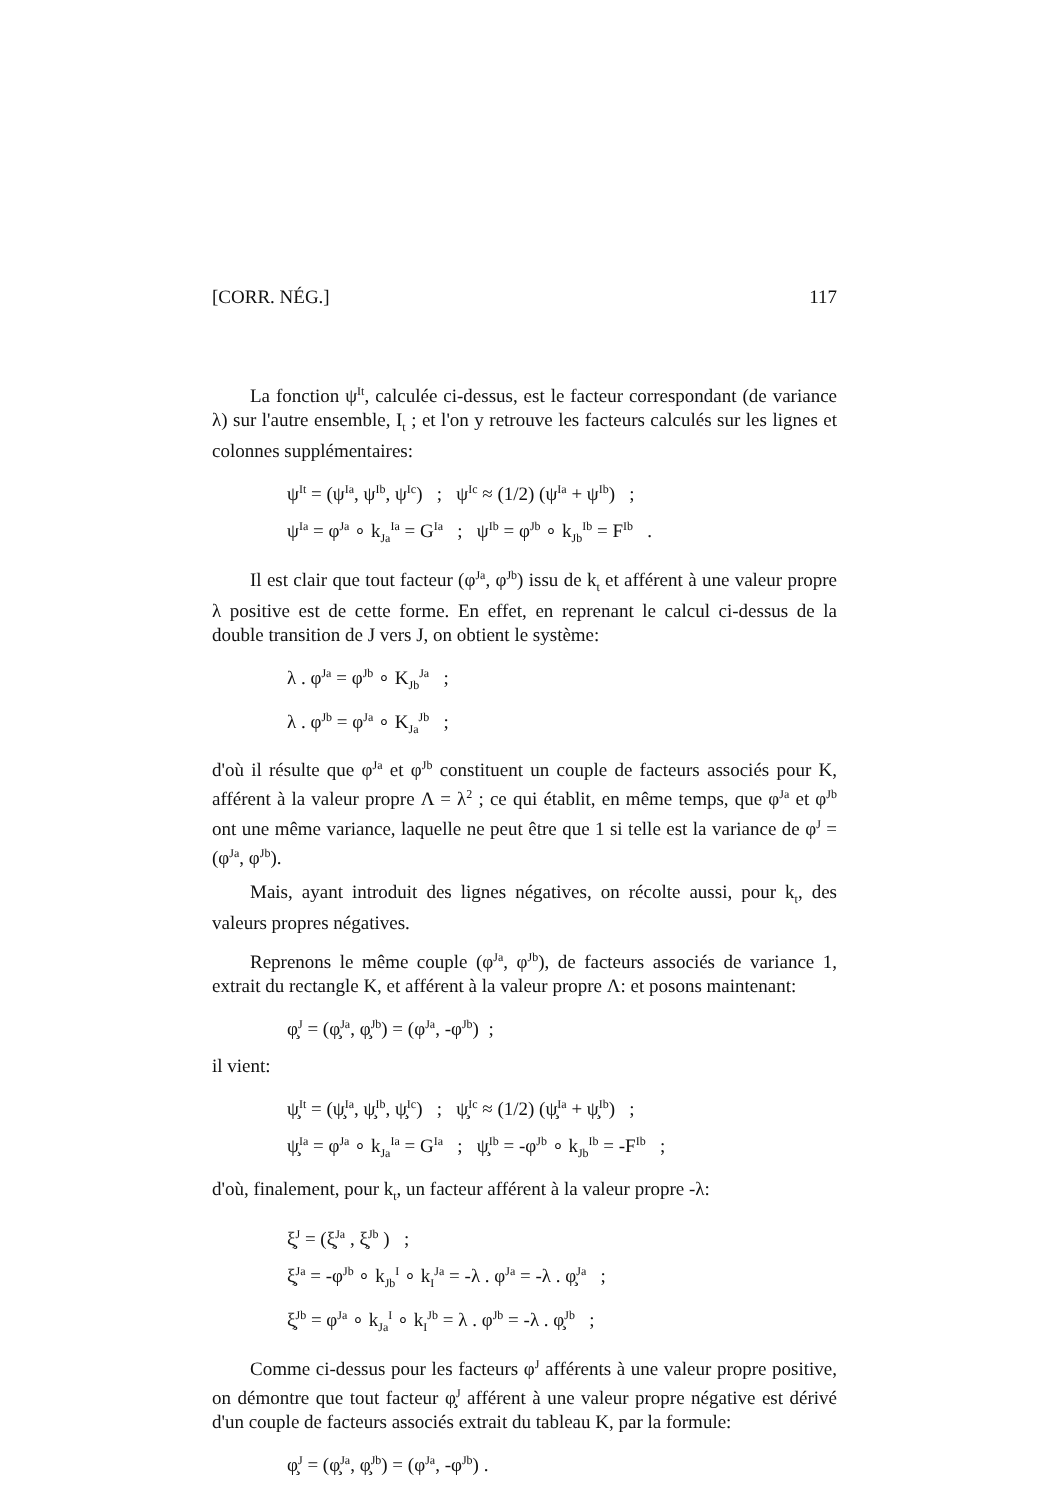[CORR. NÉG.] 117
La fonction ψ<sup>It</sup>, calculée ci-dessus, est le facteur correspondant (de variance λ) sur l'autre ensemble, I<sub>t</sub> ; et l'on y retrouve les facteurs calculés sur les lignes et colonnes supplémentaires:
ψ<sup>It</sup> = (ψ<sup>Ia</sup>, ψ<sup>Ib</sup>, ψ<sup>Ic</sup>) ; ψ<sup>Ic</sup> ≈ (1/2) (ψ<sup>Ia</sup> + ψ<sup>Ib</sup>) ;
ψ<sup>Ia</sup> = φ<sup>Ja</sup> ∘ k<sub>Ja</sub><sup>Ia</sup> = G<sup>Ia</sup> ; ψ<sup>Ib</sup> = φ<sup>Jb</sup> ∘ k<sub>Jb</sub><sup>Ib</sup> = F<sup>Ib</sup> .
Il est clair que tout facteur (φ<sup>Ja</sup>, φ<sup>Jb</sup>) issu de k<sub>t</sub> et afférent à une valeur propre λ positive est de cette forme. En effet, en reprenant le calcul ci-dessus de la double transition de J vers J, on obtient le système:
λ . φ<sup>Ja</sup> = φ<sup>Jb</sup> ∘ K<sub>Jb</sub><sup>Ja</sup> ;
λ . φ<sup>Jb</sup> = φ<sup>Ja</sup> ∘ K<sub>Ja</sub><sup>Jb</sup> ;
d'où il résulte que φ<sup>Ja</sup> et φ<sup>Jb</sup> constituent un couple de facteurs associés pour K, afférent à la valeur propre Λ = λ<sup>2</sup> ; ce qui établit, en même temps, que φ<sup>Ja</sup> et φ<sup>Jb</sup> ont une même variance, laquelle ne peut être que 1 si telle est la variance de φ<sup>J</sup> = (φ<sup>Ja</sup>, φ<sup>Jb</sup>).
Mais, ayant introduit des lignes négatives, on récolte aussi, pour k<sub>t</sub>, des valeurs propres négatives.
Reprenons le même couple (φ<sup>Ja</sup>, φ<sup>Jb</sup>), de facteurs associés de variance 1, extrait du rectangle K, et afférent à la valeur propre Λ: et posons maintenant:
φ̧<sup>J</sup> = (φ̧<sup>Ja</sup>, φ̧<sup>Jb</sup>) = (φ<sup>Ja</sup>, -φ<sup>Jb</sup>) ;
il vient:
ψ̧<sup>It</sup> = (ψ̧<sup>Ia</sup>, ψ̧<sup>Ib</sup>, ψ̧<sup>Ic</sup>) ; ψ̧<sup>Ic</sup> ≈ (1/2) (ψ̧<sup>Ia</sup> + ψ̧<sup>Ib</sup>) ;
ψ̧<sup>Ia</sup> = φ<sup>Ja</sup> ∘ k<sub>Ja</sub><sup>Ia</sup> = G<sup>Ia</sup> ; ψ̧<sup>Ib</sup> = -φ<sup>Jb</sup> ∘ k<sub>Jb</sub><sup>Ib</sup> = -F<sup>Ib</sup> ;
d'où, finalement, pour k<sub>t</sub>, un facteur afférent à la valeur propre -λ:
ξ̧<sup>J</sup> = (ξ̧<sup>Ja</sup> , ξ̧<sup>Jb</sup> ) ;
ξ̧<sup>Ja</sup> = -φ<sup>Jb</sup> ∘ k<sub>Jb</sub><sup>I</sup> ∘ k<sub>I</sub><sup>Ja</sup> = -λ . φ<sup>Ja</sup> = -λ . φ̧<sup>Ja</sup> ;
ξ̧<sup>Jb</sup> = φ<sup>Ja</sup> ∘ k<sub>Ja</sub><sup>I</sup> ∘ k<sub>I</sub><sup>Jb</sup> = λ . φ<sup>Jb</sup> = -λ . φ̧<sup>Jb</sup> ;
Comme ci-dessus pour les facteurs φ<sup>J</sup> afférents à une valeur propre positive, on démontre que tout facteur φ̧<sup>J</sup> afférent à une valeur propre négative est dérivé d'un couple de facteurs associés extrait du tableau K, par la formule:
φ̧<sup>J</sup> = (φ̧<sup>Ja</sup>, φ̧<sup>Jb</sup>) = (φ<sup>Ja</sup>, -φ<sup>Jb</sup>) .